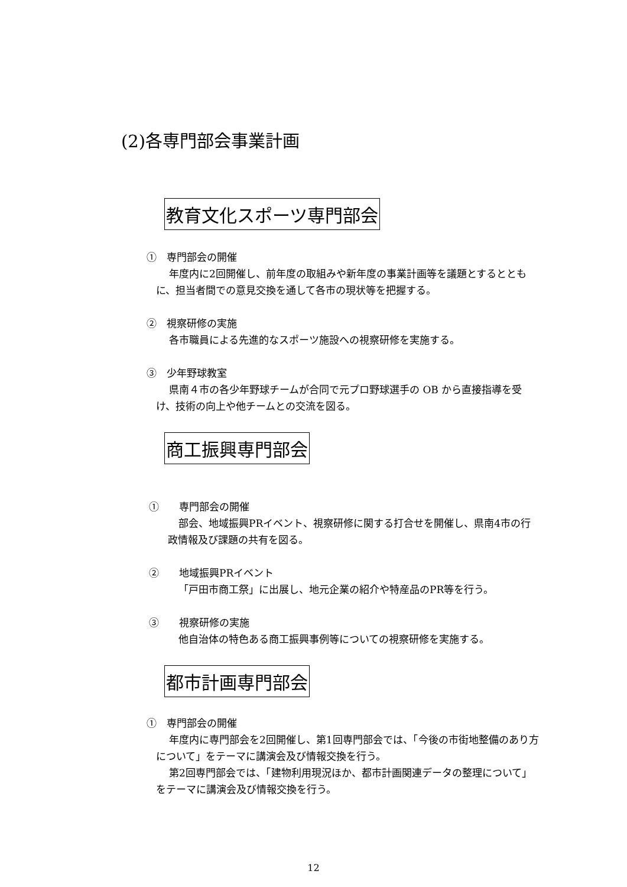(2)各専門部会事業計画
教育文化スポーツ専門部会
①　専門部会の開催
年度内に2回開催し、前年度の取組みや新年度の事業計画等を議題とするとともに、担当者間での意見交換を通して各市の現状等を把握する。
②　視察研修の実施
各市職員による先進的なスポーツ施設への視察研修を実施する。
③　少年野球教室
県南４市の各少年野球チームが合同で元プロ野球選手の OB から直接指導を受け、技術の向上や他チームとの交流を図る。
商工振興専門部会
①　　専門部会の開催
部会、地域振興PRイベント、視察研修に関する打合せを開催し、県南4市の行政情報及び課題の共有を図る。
②　　地域振興PRイベント
「戸田市商工祭」に出展し、地元企業の紹介や特産品のPR等を行う。
③　　視察研修の実施
他自治体の特色ある商工振興事例等についての視察研修を実施する。
都市計画専門部会
①　専門部会の開催
年度内に専門部会を2回開催し、第1回専門部会では、「今後の市街地整備のあり方について」をテーマに講演会及び情報交換を行う。
第2回専門部会では、「建物利用現況ほか、都市計画関連データの整理について」をテーマに講演会及び情報交換を行う。
12